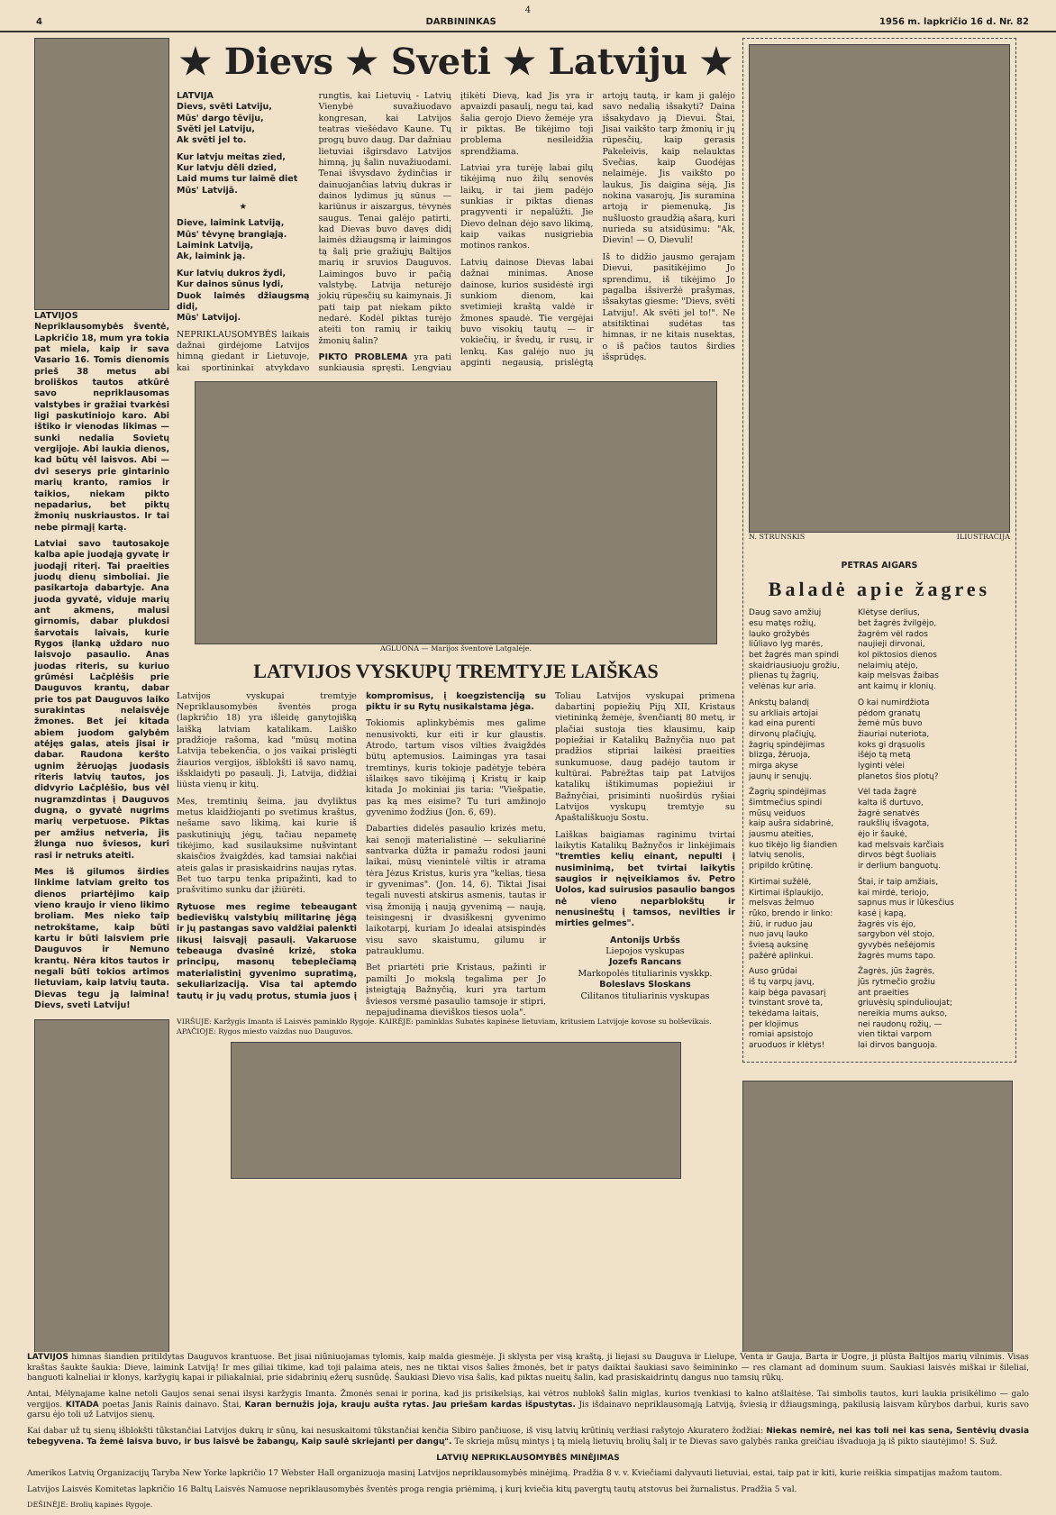4
4 DARBININKAS 1956 m. lapkričio 16 d. Nr. 82
LATVIJOS Nepriklausomybės šventė, Lapkričio 18, mum yra tokia pat miela, kaip ir sava Vasario 16. Tomis dienomis prieš 38 metus abi broliškos tautos atkūrė savo nepriklausomas valstybes ir gražiai tvarkėsi ligi paskutiniojo karo. Abi ištiko ir vienodas likimas — sunki nedalia Sovietų vergijoje. Abi laukia dienos, kad būtų vėl laisvos. Abi —dvi seserys prie gintarinio marių kranto, ramios ir taikios, niekam pikto nepadarius, bet piktų žmonių nuskriaustos. Ir tai nebe pirmąjį kartą.
Latviai savo tautosakoje kalba apie juodąją gyvatę ir juodąjį riterį. Tai praeities juodų dienų simboliai. Jie pasikartoja dabartyje. Ana juoda gyvatė, viduje marių ant akmens, malusi girnomis, dabar plukdosi šarvotais laivais, kurie Rygos įlanką uždaro nuo laisvojo pasaulio. Anas juodas riteris, su kuriuo grūmėsi Lačplėšis prie Dauguvos krantų, dabar prie tos pat Dauguvos laiko surakintas nelaisvėje žmones. Bet jei kitada abiem juodom galybėm atėjęs galas, ateis jisai ir dabar. Raudona keršto ugnim žėruojąs juodasis riteris latvių tautos, jos didvyrio Lačplėšio, bus vėl nugramzdintas į Dauguvos dugną, o gyvatė nugrims marių verpetuose. Piktas per amžius netveria, jis žlunga nuo šviesos, kuri rasi ir netruks ateiti.
Mes iš gilumos širdies linkime latviam greito tos dienos priartėjimo kaip vieno kraujo ir vieno likimo broliam. Mes nieko taip netrokštame, kaip būti kartu ir būti laisviem prie Dauguvos ir Nemuno krantų. Nėra kitos tautos ir negali būti tokios artimos lietuviam, kaip latvių tauta. Dievas tegu ją laimina! Dievs, sveti Latviju!
★ Dievs ★ Sveti ★ Latviju ★
LATVIJA
Dievs, svēti Latviju,
Mūs' dargo tēviju,
Svēti jel Latviju,
Ak svēti jel to.
Kur latvju meitas zied,
Kur latvju dēli dzied,
Laid mums tur laimē diet
Mūs' Latvijā.
★
Dieve, laimink Latviją,
Mūs' tėvynę brangiąją.
Laimink Latviją,
Ak, laimink ją.
Kur latvių dukros žydi,
Kur dainos sūnus lydi,
Duok laimės džiaugsmą didį,
Mūs' Latvijoj.
NEPRIKLAUSOMYBĖS laikais dažnai girdėjome Latvijos himną giedant ir Lietuvoje, kai sportininkai atvykdavo rungtis, kai Lietuvių - Latvių Vienybė suvažiuodavo kongresan, kai Latvijos teatras viešėdavo Kaune. Tų progų buvo daug. Dar dažniau lietuviai išgirsdavo Latvijos himną, jų šalin nuvažiuodami. Tenai išvysdavo žydinčias ir dainuojančias latvių dukras ir dainos lydimus jų sūnus — kariūnus ir aiszargus, tėvynės saugus. Tenai galėjo patirti, kad Dievas buvo davęs didį laimės džiaugsmą ir laimingos tą šalį prie gražiųjų Baltijos marių ir sruvios Dauguvos. Laimingos buvo ir pačią valstybę. Latvija neturėjo jokių rūpesčių su kaimynais. Ji pati taip pat niekam pikto nedarė. Kodėl piktas turėjo ateiti ton ramių ir taikių žmonių šalin?
PIKTO PROBLEMA yra pati sunkiausia spręsti. Lengviau įtikėti Dievą, kad Jis yra ir apvaizdi pasaulį, negu tai, kad šalia gerojo Dievo žemėje yra ir piktas. Be tikėjimo toji problema nesileidžia sprendžiama.
Latviai yra turėję labai gilų tikėjimą nuo žilų senovės laikų, ir tai jiem padėjo sunkias ir piktas dienas pragyventi ir nepalūžti. Jie Dievo delnan dėjo savo likimą, kaip vaikas nusigriebia motinos rankos.
Latvių dainose Dievas labai dažnai minimas. Anose dainose, kurios susidėstė irgi sunkiom dienom, kai svetimieji kraštą valdė ir žmones spaudė. Tie vergėjai buvo visokių tautų — ir vokiečių, ir švedų, ir rusų, ir lenkų. Kas galėjo nuo jų apginti negausią, prislėgtą artojų tautą, ir kam ji galėjo savo nedalią išsakyti? Daina išsakydavo ją Dievui. Štai, Jisai vaikšto tarp žmonių ir jų rūpesčių, kaip gerasis Pakeleivis, kaip nelauktas Svečias, kaip Guodėjas nelaimėje. Jis vaikšto po laukus, Jis daigina sėją, Jis nokina vasarojų, Jis suramina artoją ir piemenuką, Jis nušluosto graudžią ašarą, kuri nurieda su atsidūsimu: "Ak, Dievin! — O, Dievuli!
Iš to didžio jausmo gerajam Dievui, pasitikėjimo Jo sprendimu, iš tikėjimo Jo pagalba išsiveržė prašymas, išsakytas giesme: "Dievs, svēti Latviju!. Ak svēti jel to!". Ne atsitiktinai sudėtas tas himnas, ir ne kitais nusektas, o iš pačios tautos širdies išsprūdęs.
AGLUONA — Marijos šventovė Latgalėje.
LATVIJOS VYSKUPŲ TREMTYJE LAIŠKAS
Latvijos vyskupai tremtyje Nepriklausomybės šventės proga (lapkričio 18) yra išleidę ganytojišką laišką latviam katalikam. Laiško pradžioje rašoma, kad "mūsų motina Latvija tebekenčia, o jos vaikai prislėgti žiaurios vergijos, išblokšti iš savo namų, išsklaidyti po pasaulį. Ji, Latvija, didžiai liūsta vienų ir kitų.
Mes, tremtinių šeima, jau dvyliktus metus klaidžiojanti po svetimus kraštus, nešame savo likimą, kai kurie iš paskutiniųjų jėgų, tačiau nepametę tikėjimo, kad susilauksime nušvintant skaisčios žvaigždės, kad tamsiai nakčiai ateis galas ir prasiskaidrins naujas rytas. Bet tuo tarpu tenka pripažinti, kad to prašvitimo sunku dar įžiūrėti.
Rytuose mes regime tebeaugant bedieviškų valstybių militarinę jėgą ir jų pastangas savo valdžiai palenkti likusį laisvąjį pasaulį. Vakaruose tebeauga dvasinė krizė, stoka principų, masonų tebeplečiamą materialistinį gyvenimo supratimą, sekuliarizaciją. Visa tai aptemdo tautų ir jų vadų protus, stumia juos į kompromisus, į koegzistenciją su piktu ir su Rytų nusikalstama jėga.
Tokiomis aplinkybėmis mes galime nenusivokti, kur eiti ir kur glaustis. Atrodo, tartum visos vilties žvaigždės būtų aptemusios. Laimingas yra tasai tremtinys, kuris tokioje padėtyje tebėra išlaikęs savo tikėjimą į Kristų ir kaip kitada Jo mokiniai jis taria: "Viešpatie, pas ką mes eisime? Tu turi amžinojo gyvenimo žodžius (Jon. 6, 69).
Dabarties didelės pasaulio krizės metu, kai senoji materialistinė — sekuliarinė santvarka dūžta ir pamažu rodosi jauni laikai, mūsų vienintelė viltis ir atrama tėra Jėzus Kristus, kuris yra "kelias, tiesa ir gyvenimas". (Jon. 14, 6). Tiktai Jisai tegali nuvesti atskirus asmenis, tautas ir visą žmoniją į naują gyvenimą — naują, teisingesnį ir dvasiškesnį gyvenimo laikotarpį, kuriam Jo idealai atsispindės visu savo skaistumu, gilumu ir patrauklumu.
Bet priartėti prie Kristaus, pažinti ir pamilti Jo mokslą tegalima per Jo įsteigtąją Bažnyčią, kuri yra tartum šviesos versmė pasaulio tamsoje ir stipri, nepajudinama dieviškos tiesos uola".
Toliau Latvijos vyskupai primena dabartinį popiežių Pijų XII, Kristaus vietininką žemėje, švenčiantį 80 metų, ir plačiai sustoja ties klausimu, kaip popiežiai ir Katalikų Bažnyčia nuo pat pradžios stipriai laikėsi praeities sunkumuose, daug padėjo tautom ir kultūrai. Pabrėžtas taip pat Latvijos katalikų ištikimumas popiežiui ir Bažnyčiai, prisiminti nuoširdūs ryšiai Latvijos vyskupų tremtyje su Apaštališkuoju Sostu.
Laiškas baigiamas raginimu tvirtai laikytis Katalikų Bažnyčos ir linkėjimais "tremties kelių einant, nepulti į nusiminimą, bet tvirtai laikytis saugios ir nęįveikiamos šv. Petro Uolos, kad suirusios pasaulio bangos nė vieno neparblokštų ir nenusineštų į tamsos, nevilties ir mirties gelmes".
Antonijs Urbšs
Liepojos vyskupas
Jozefs Rancans
Markopolės tituliarinis vyskkp.
Boleslavs Sloskans
Cilitanos tituliarinis vyskupas
VIRŠUJE: Karžygis Imanta iš Laisvės paminklo Rygoje. KAIRĖJE: paminklas Subatės kapinėse lietuviam, kritusiem Latvijoje kovose su bolševikais. APAČIOJE: Rygos miesto vaizdas nuo Dauguvos.
N. STRUNSKIS ILIUSTRACIJA
PETRAS AIGARS
Baladė apie žagres
Daug savo amžiuj
esu matęs rožių,
lauko grožybės
liūliavo lyg marės,
bet žagrės man spindi
skaidriausiuoju grožiu,
plienas tų žagrių,
velėnas kur aria.
Ankstų balandį
su arkliais artojai
kad eina purenti
dirvonų plačiųjų,
žagrių spindėjimas
blizga, žėruoja,
mirga akyse
jaunų ir senųjų.
Žagrių spindėjimas
šimtmečius spindi
mūsų veiduos
kaip aušra sidabrinė,
jausmu ateities,
kuo tikėjo lig šiandien
latvių senolis,
pripildo krūtinę.
Kirtimai sužėlė,
Kirtimai išplaukijo,
melsvas želmuo
rūko, brendo ir linko:
žiū, ir ruduo jau
nuo javų lauko
šviesą auksinę
pažėrė aplinkui.
Auso grūdai
iš tų varpų javų,
kaip bėga pavasarį
tvinstant srovė ta,
tekėdama laitais,
per klojimus
romiai apsistojo
aruoduos ir klėtys!
Klėtyse derlius,
bet žagrės žvilgėjo,
žagrėm vėl rados
naujieji dirvonai,
kol piktosios dienos
nelaimių atėjo,
kaip melsvas žaibas
ant kaimų ir klonių.
O kai numirdžiota
pėdom granatų
žemė mūs buvo
žiauriai nuteriota,
koks gi drąsuolis
išėjo tą metą
lyginti vėlei
planetos šios plotų?
Vėl tada žagrė
kalta iš durtuvo,
žagrė senatvės
raukšlių išvagota,
ėjo ir šaukė,
kad melsvais karčiais
dirvos bėgt šuoliais
ir derlium banguotų.
Štai, ir taip amžiais,
kai mirdė, teriojo,
sapnus mus ir lūkesčius
kasė į kapą,
žagrės vis ėjo,
sargybon vėl stojo,
gyvybės nešėjomis
žagrės mums tapo.
Žagrės, jūs žagrės,
jūs rytmečio grožiu
ant praeities
griuvėsių spindulioujat;
nereikia mums aukso,
nei raudonų rožių, —
vien tiktai varpom
lai dirvos banguoja.
LATVIJOS himnas šiandien pritildytas Dauguvos krantuose. Bet jisai niūniuojamas tylomis, kaip malda giesmėje. Ji sklysta per visą kraštą, ji liejasi su Dauguva ir Lielupe, Venta ir Gauja, Barta ir Uogre, ji plūsta Baltijos marių vilnimis. Visas kraštas šaukte šaukia: Dieve, laimink Latviją! Ir mes giliai tikime, kad toji palaima ateis, nes ne tiktai visos šalies žmonės, bet ir patys daiktai šaukiasi savo šeimininko — res clamant ad dominum suum. Saukiasi laisvės miškai ir šileliai, banguoti kalneliai ir klonys, karžygių kapai ir piliakalniai, prie sidabrinių ežerų susnūdę. Šaukiasi Dievo visa šalis, kad piktas nueitų šalin, kad prasiskaidrintų dangus nuo tamsių rūkų.
Antai, Mėlynajame kalne netoli Gaujos senai senai ilsysi karžygis Imanta. Žmonės senai ir porina, kad jis prisikelsiąs, kai vėtros nublokš šalin miglas, kurios tvenkiasi to kalno atšlaitėse. Tai simbolis tautos, kuri laukia prisikėlimo — galo vergijos. KITADA poetas Janis Rainis dainavo. Štai, Karan bernužis joja, krauju aušta rytas. Jau priešam kardas išpustytas. Jis išdainavo nepriklausomąją Latviją, šviesią ir džiaugsmingą, pakilusią laisvam kūrybos darbui, kuris savo garsu ėjo toli už Latvijos sienų.
Kai dabar už tų sienų išblokšti tūkstančiai Latvijos dukrų ir sūnų, kai nesuskaitomi tūkstančiai kenčia Sibiro pančiuose, iš visų latvių krūtinių veržiasi rašytojo Akuratero žodžiai: Niekas nemirė, nei kas toli nei kas sena, Sentėvių dvasia tebegyvena. Ta žemė laisva buvo, ir bus laisvė be žabangų, Kaip saulė skriejanti per dangų". Te skrieja mūsų mintys į tą mielą lietuvių brolių šalį ir te Dievas savo galybės ranka greičiau išvaduoja ją iš pikto siautėjimo! S. Suž.
LATVIŲ NEPRIKLAUSOMYBĖS MINĖJIMAS
Amerikos Latvių Organizacijų Taryba New Yorke lapkričio 17 Webster Hall organizuoja masinį Latvijos nepriklausomybės minėjimą. Pradžia 8 v. v. Kviečiami dalyvauti lietuviai, estai, taip pat ir kiti, kurie reiškia simpatijas mažom tautom.
Latvijos Laisvės Komitetas lapkričio 16 Baltų Laisvės Namuose nepriklausomybės šventės proga rengia priėmimą, į kurį kviečia kitų pavergtų tautų atstovus bei žurnalistus. Pradžia 5 val.
DEŠINĖJE: Brolių kapinės Rygoje.